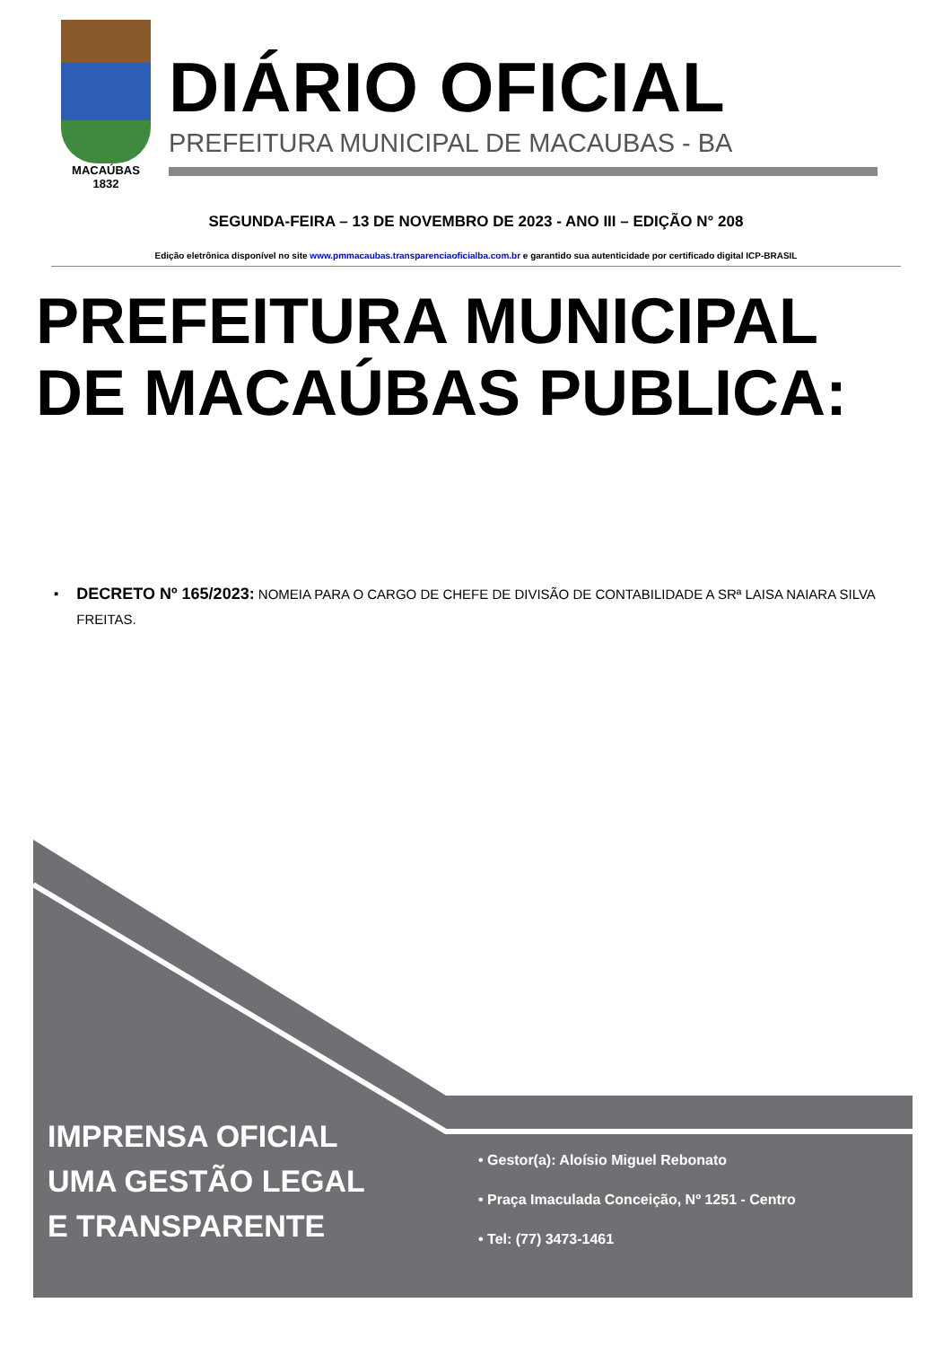MACAÚBAS
1832
DIÁRIO OFICIAL
PREFEITURA MUNICIPAL DE MACAUBAS - BA
SEGUNDA-FEIRA – 13 DE NOVEMBRO DE 2023 - ANO III – EDIÇÃO N° 208
Edição eletrônica disponível no site www.pmmacaubas.transparenciaoficialba.com.br e garantido sua autenticidade por certificado digital ICP-BRASIL
PREFEITURA MUNICIPAL DE MACAÚBAS PUBLICA:
▪
DECRETO Nº 165/2023: NOMEIA PARA O CARGO DE CHEFE DE DIVISÃO DE CONTABILIDADE A SRª LAISA NAIARA SILVA FREITAS.
IMPRENSA OFICIAL
UMA GESTÃO LEGAL
E TRANSPARENTE
• Gestor(a): Aloísio Miguel Rebonato
• Praça Imaculada Conceição, Nº 1251 - Centro
• Tel: (77) 3473-1461